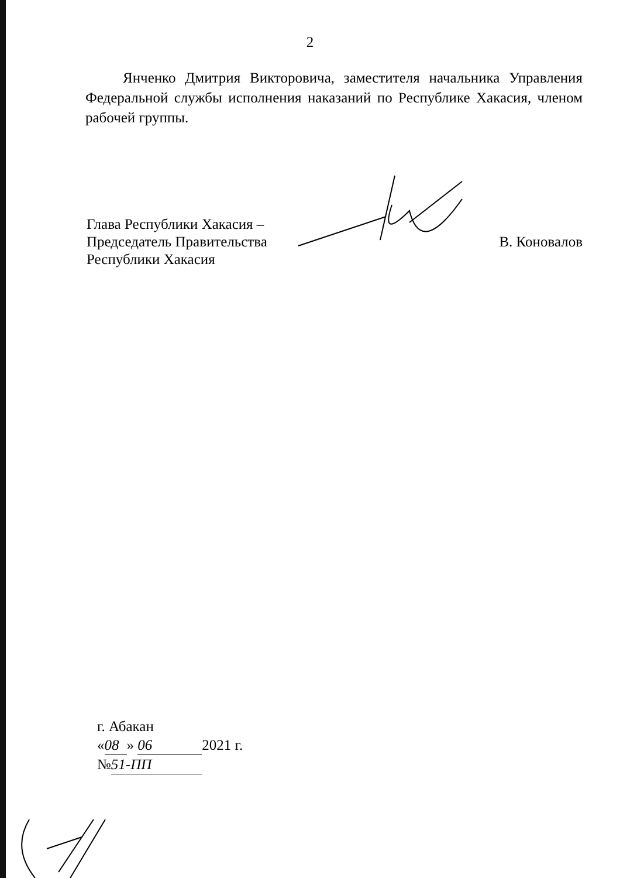2
Янченко Дмитрия Викторовича, заместителя начальника Управления Федеральной службы исполнения наказаний по Республике Хакасия, членом рабочей группы.
Глава Республики Хакасия –
Председатель Правительства
Республики Хакасия
В. Коновалов
г. Абакан
« 08 » 06 2021 г.
№ 51-ПП